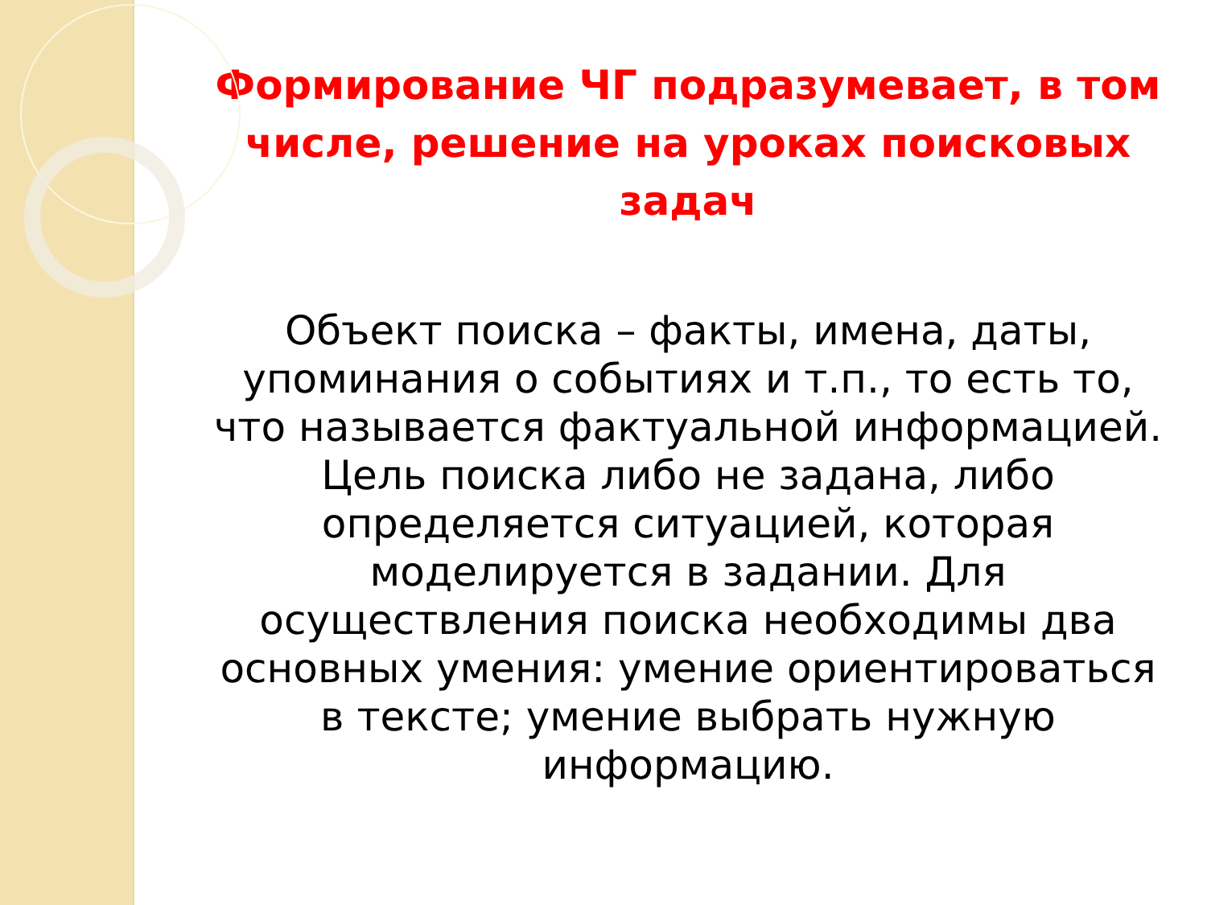Формирование ЧГ подразумевает, в том числе, решение на уроках поисковых задач
Объект поиска – факты, имена, даты, упоминания о событиях и т.п., то есть то, что называется фактуальной информацией. Цель поиска либо не задана, либо определяется ситуацией, которая моделируется в задании. Для осуществления поиска необходимы два основных умения: умение ориентироваться в тексте; умение выбрать нужную информацию.